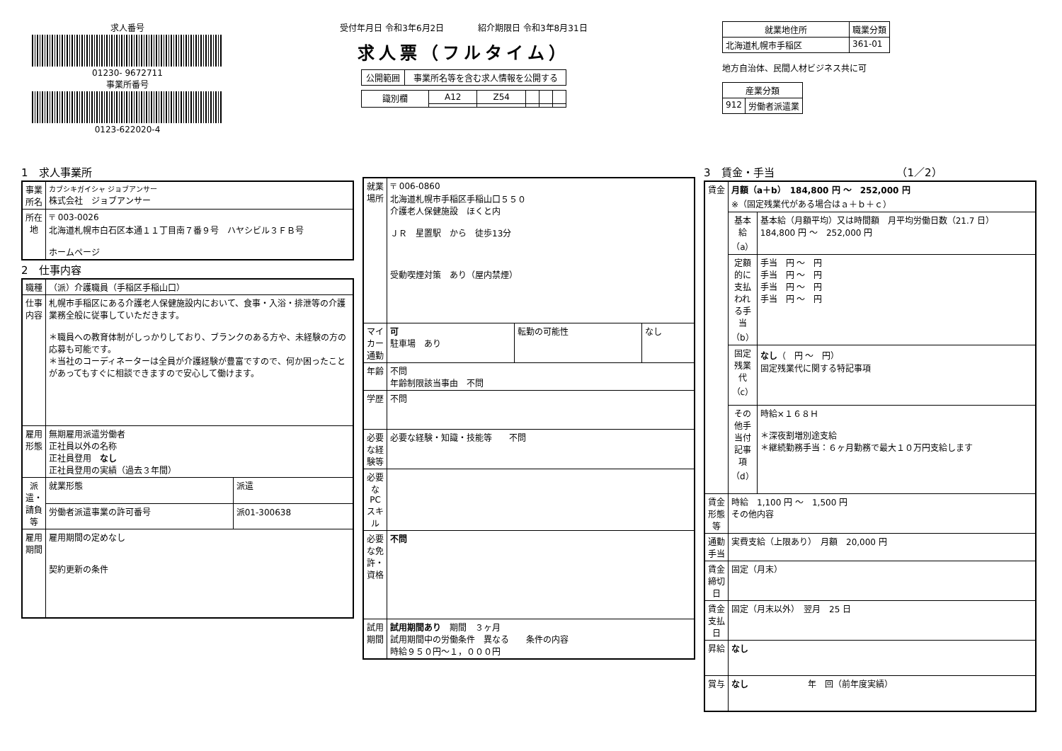求人番号
01230- 9672711
事業所番号
0123-622020-4
受付年月日 令和3年6月2日　　　　紹介期限日 令和3年8月31日
求人票（フルタイム）
| 公開範囲 | 事業所名等を含む求人情報を公開する |
| 識別欄 | A12 | Z54 | | | |
| 就業地住所 | 職業分類 |
| --- | --- |
| 北海道札幌市手稲区 | 361-01 |
地方自治体、民間人材ビジネス共に可
| 産業分類 | |
| --- | --- |
| 912 | 労働者派遣業 |
1　求人事業所
| 事業所名 | カブシキガイシャ ジョブアンサー 株式会社 ジョブアンサー |
| 所在地 | 〒 003-0026 北海道札幌市白石区本通１１丁目南７番９号 ハヤシビル３ＦＢ号 ホームページ |
2　仕事内容
| 職種 | （派）介護職員（手稲区手稲山口） | |
| 仕事内容 | 札幌市手稲区にある介護老人保健施設内において、食事・入浴・排泄等の介護業務全般に従事していただきます。 ＊職員への教育体制がしっかりしており、ブランクのある方や、未経験の方の応募も可能です。 ＊当社のコーディネーターは全員が介護経験が豊富ですので、何か困ったことがあってもすぐに相談できますので安心して働けます。 | |
| 雇用形態 | 無期雇用派遣労働者 正社員以外の名称 正社員登用 なし 正社員登用の実績（過去３年間） | |
| 派遣・請負等 | 就業形態 | 派遣 |
| | 労働者派遣事業の許可番号 | 派01-300638 |
| 雇用期間 | 雇用期間の定めなし 契約更新の条件 | |
| 就業場所 | 〒 006-0860 北海道札幌市手稲区手稲山口５５０ 介護老人保健施設 ほくと内 ＪＲ 星置駅 から 徒歩13分 受動喫煙対策 あり（屋内禁煙） | | |
| マイカー通勤 | 可 駐車場 あり | 転勤の可能性 | なし |
| 年齢 | 不問 年齢制限該当事由 不問 | | |
| 学歴 | 不問 | | |
| 必要な経験等 | 必要な経験・知識・技能等 不問 | | |
| 必要なPCスキル | | | |
| 必要な免許・資格 | 不問 | | |
| 試用期間 | 試用期間あり 期間 ３ヶ月 試用期間中の労働条件 異なる 条件の内容 時給９５０円～１，０００円 | | |
3　賃金・手当　　　　　　　　　　　　（1／2）
| 賃金 | 月額（a＋b） 184,800 円 ～ 252,000 円 ※（固定残業代がある場合はａ＋ｂ＋ｃ） | |
| | 基本給（a） | 基本給（月額平均）又は時間額 月平均労働日数（21.7 日） 184,800 円 ～ 252,000 円 |
| | 定額的に支払われる手当（b） | 手当 円 ～ 円 手当 円 ～ 円 手当 円 ～ 円 手当 円 ～ 円 |
| | 固定残業代（c） | なし （ 円 ～ 円） 固定残業代に関する特記事項 |
| | その他手当付記事項（d） | 時給×１６８Ｈ ＊深夜割増別途支給 ＊継続勤務手当：６ヶ月勤務で最大１０万円支給します |
| 賃金形態等 | 時給 1,100 円 ～ 1,500 円 その他内容 | |
| 通勤手当 | 実費支給（上限あり） 月額 20,000 円 | |
| 賃金締切日 | 固定（月末） | |
| 賃金支払日 | 固定（月末以外） 翌月 25 日 | |
| 昇給 | なし | |
| 賞与 | なし 年 回（前年度実績） | |